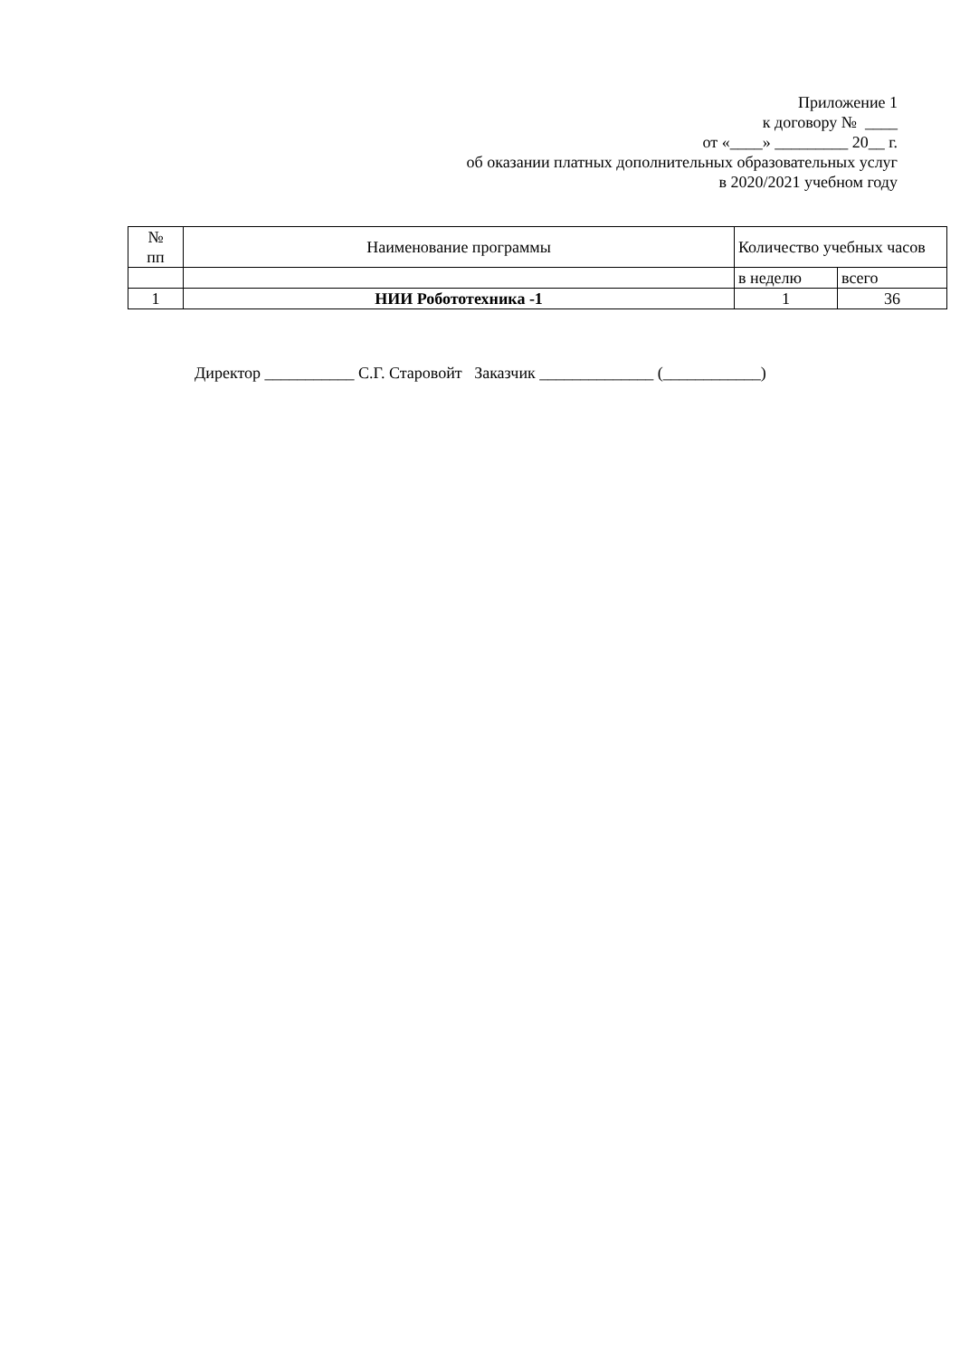Приложение 1
к договору № ____
от «____» _________ 20__ г.
об оказании платных дополнительных образовательных услуг
в 2020/2021 учебном году
| № пп | Наименование программы | Количество учебных часов | |
| --- | --- | --- | --- |
| | | в неделю | всего |
| 1 | НИИ Робототехника -1 | 1 | 36 |
Директор ___________ С.Г. Старовойт Заказчик ______________ (____________)